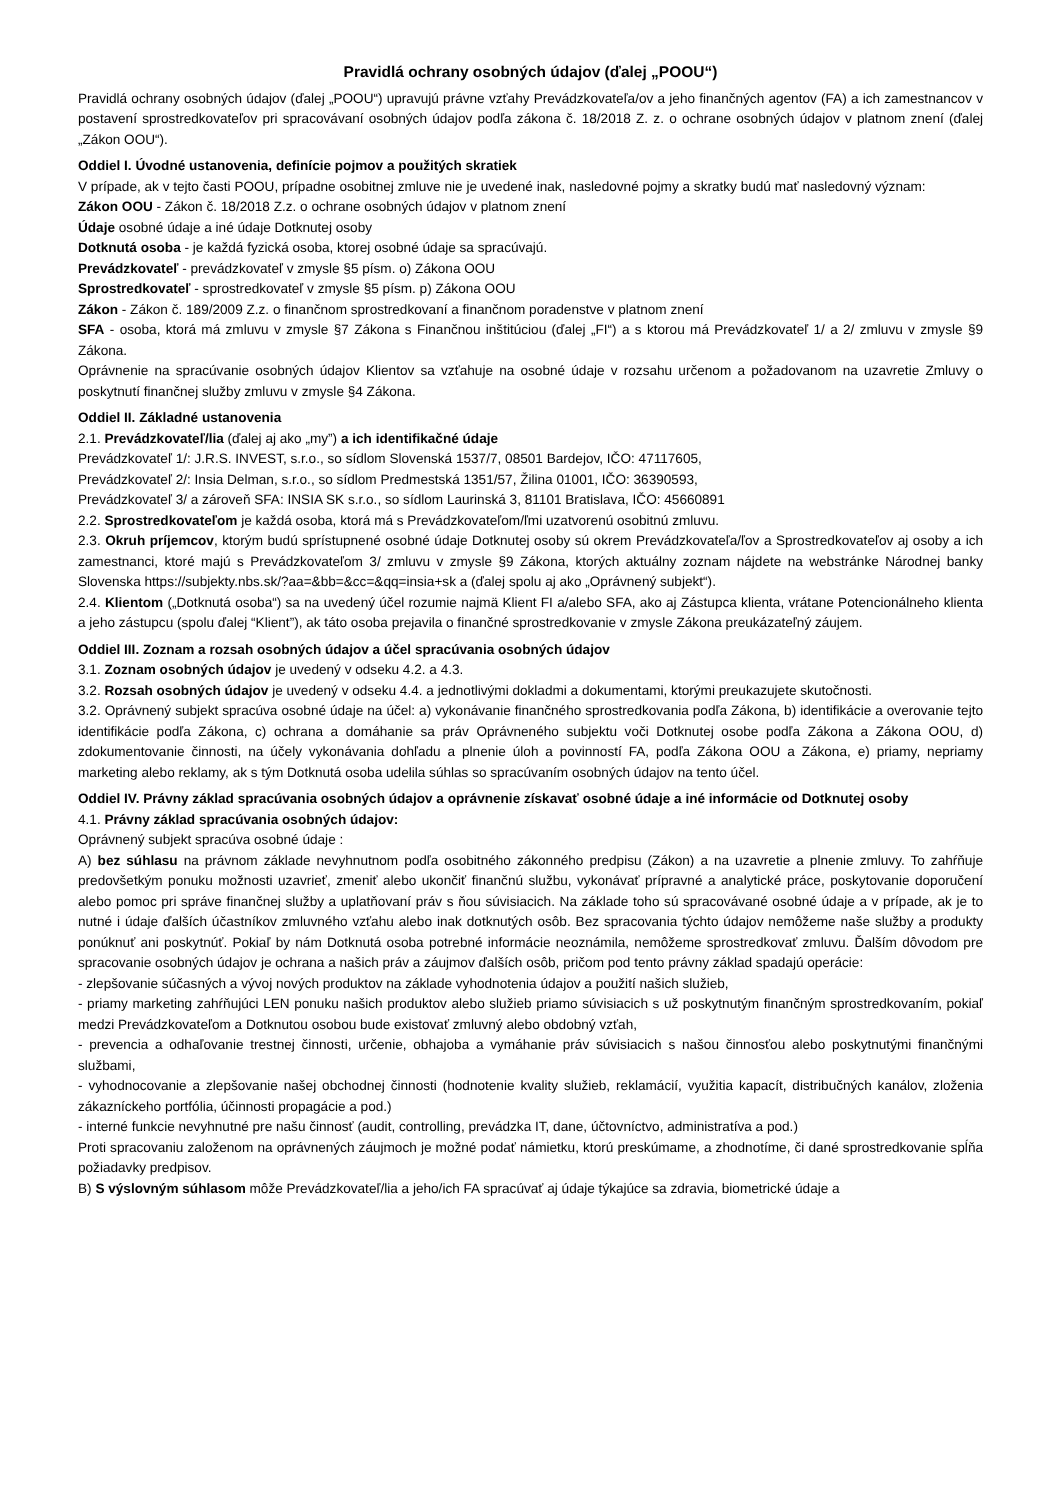Pravidlá ochrany osobných údajov (ďalej „POOU“)
Pravidlá ochrany osobných údajov (ďalej „POOU“) upravujú právne vzťahy Prevádzkovateľa/ov a jeho finančných agentov (FA) a ich zamestnancov v postavení sprostredkovateľov pri spracovávaní osobných údajov podľa zákona č. 18/2018 Z. z. o ochrane osobných údajov v platnom znení (ďalej „Zákon OOU“).
Oddiel I. Úvodné ustanovenia, definície pojmov a použitých skratiek
V prípade, ak v tejto časti POOU, prípadne osobitnej zmluve nie je uvedené inak, nasledovné pojmy a skratky budú mať nasledovný význam:
Zákon OOU - Zákon č. 18/2018 Z.z. o ochrane osobných údajov v platnom znení
Údaje osobné údaje a iné údaje Dotknutej osoby
Dotknutá osoba - je každá fyzická osoba, ktorej osobné údaje sa spracúvajú.
Prevádzkovateľ - prevádzkovateľ v zmysle §5 písm. o) Zákona OOU
Sprostredkovateľ - sprostredkovateľ v zmysle §5 písm. p) Zákona OOU
Zákon - Zákon č. 189/2009 Z.z. o finančnom sprostredkovaní a finančnom poradenstve v platnom znení
SFA - osoba, ktorá má zmluvu v zmysle §7 Zákona s Finančnou inštitúciou (ďalej „FI“) a s ktorou má Prevádzkovateľ 1/ a 2/ zmluvu v zmysle §9 Zákona.
Oprávnenie na spracúvanie osobných údajov Klientov sa vzťahuje na osobné údaje v rozsahu určenom a požadovanom na uzavretie Zmluvy o poskytnutí finančnej služby zmluvu v zmysle §4 Zákona.
Oddiel II. Základné ustanovenia
2.1. Prevádzkovateľ/lia (ďalej aj ako „my”) a ich identifikačné údaje
Prevádzkovateľ 1/: J.R.S. INVEST, s.r.o., so sídlom Slovenská 1537/7, 08501 Bardejov, IČO: 47117605,
Prevádzkovateľ 2/: Insia Delman, s.r.o., so sídlom Predmestská 1351/57, Žilina 01001, IČO: 36390593,
Prevádzkovateľ 3/ a zároveň SFA: INSIA SK s.r.o., so sídlom Laurinská 3, 81101 Bratislava, IČO: 45660891
2.2. Sprostredkovateľom je každá osoba, ktorá má s Prevádzkovateľom/ľmi uzatvorenú osobitnú zmluvu.
2.3. Okruh príjemcov, ktorým budú sprístupnené osobné údaje Dotknutej osoby sú okrem Prevádzkovateľa/ľov a Sprostredkovateľov aj osoby a ich zamestnanci, ktoré majú s Prevádzkovateľom 3/ zmluvu v zmysle §9 Zákona, ktorých aktuálny zoznam nájdete na webstránke Národnej banky Slovenska https://subjekty.nbs.sk/?aa=&bb=&cc=&qq=insia+sk a (ďalej spolu aj ako „Oprávnený subjekt“).
2.4. Klientom („Dotknutá osoba“) sa na uvedený účel rozumie najmä Klient FI a/alebo SFA, ako aj Zástupca klienta, vrátane Potencionálneho klienta a jeho zástupcu (spolu ďalej “Klient”), ak táto osoba prejavila o finančné sprostredkovanie v zmysle Zákona preukázateľný záujem.
Oddiel III. Zoznam a rozsah osobných údajov a účel spracúvania osobných údajov
3.1. Zoznam osobných údajov je uvedený v odseku 4.2. a 4.3.
3.2. Rozsah osobných údajov je uvedený v odseku 4.4. a jednotlivými dokladmi a dokumentami, ktorými preukazujete skutočnosti.
3.2. Oprávnený subjekt spracúva osobné údaje na účel: a) vykonávanie finančného sprostredkovania podľa Zákona, b) identifikácie a overovanie tejto identifikácie podľa Zákona, c) ochrana a domáhanie sa práv Oprávneného subjektu voči Dotknutej osobe podľa Zákona a Zákona OOU, d) zdokumentovanie činnosti, na účely vykonávania dohľadu a plnenie úloh a povinností FA, podľa Zákona OOU a Zákona, e) priamy, nepriamy marketing alebo reklamy, ak s tým Dotknutá osoba udelila súhlas so spracúvaním osobných údajov na tento účel.
Oddiel IV. Právny základ spracúvania osobných údajov a oprávnenie získavať osobné údaje a iné informácie od Dotknutej osoby
4.1. Právny základ spracúvania osobných údajov:
Oprávnený subjekt spracúva osobné údaje :
A) bez súhlasu na právnom základe nevyhnutnom podľa osobitného zákonného predpisu (Zákon) a na uzavretie a plnenie zmluvy. To zahŕňuje predovšetkým ponuku možnosti uzavrieť, zmeniť alebo ukončiť finančnú službu, vykonávať prípravné a analytické práce, poskytovanie doporučení alebo pomoc pri správe finančnej služby a uplatňovaní práv s ňou súvisiacich. Na základe toho sú spracovávané osobné údaje a v prípade, ak je to nutné i údaje ďalších účastníkov zmluvného vzťahu alebo inak dotknutých osôb. Bez spracovania týchto údajov nemôžeme naše služby a produkty ponúknuť ani poskytnúť. Pokiaľ by nám Dotknutá osoba potrebné informácie neoznámila, nemôžeme sprostredkovať zmluvu. Ďalším dôvodom pre spracovanie osobných údajov je ochrana a našich práv a záujmov ďalších osôb, pričom pod tento právny základ spadajú operácie:
- zlepšovanie súčasných a vývoj nových produktov na základe vyhodnotenia údajov a použití našich služieb,
- priamy marketing zahŕňujúci LEN ponuku našich produktov alebo služieb priamo súvisiacich s už poskytnutým finančným sprostredkovaním, pokiaľ medzi Prevádzkovateľom a Dotknutou osobou bude existovať zmluvný alebo obdobný vzťah,
- prevencia a odhaľovanie trestnej činnosti, určenie, obhajoba a vymáhanie práv súvisiacich s našou činnosťou alebo poskytnutými finančnými službami,
- vyhodnocovanie a zlepšovanie našej obchodnej činnosti (hodnotenie kvality služieb, reklamácií, využitia kapacít, distribučných kanálov, zloženia zákazníckeho portfólia, účinnosti propagácie a pod.)
- interné funkcie nevyhnutné pre našu činnosť (audit, controlling, prevádzka IT, dane, účtovníctvo, administratíva a pod.)
Proti spracovaniu založenom na oprávnených záujmoch je možné podať námietku, ktorú preskúmame, a zhodnotíme, či dané sprostredkovanie spĺňa požiadavky predpisov.
B) S výslovným súhlasom môže Prevádzkovateľ/lia a jeho/ich FA spracúvať aj údaje týkajúce sa zdravia, biometrické údaje a